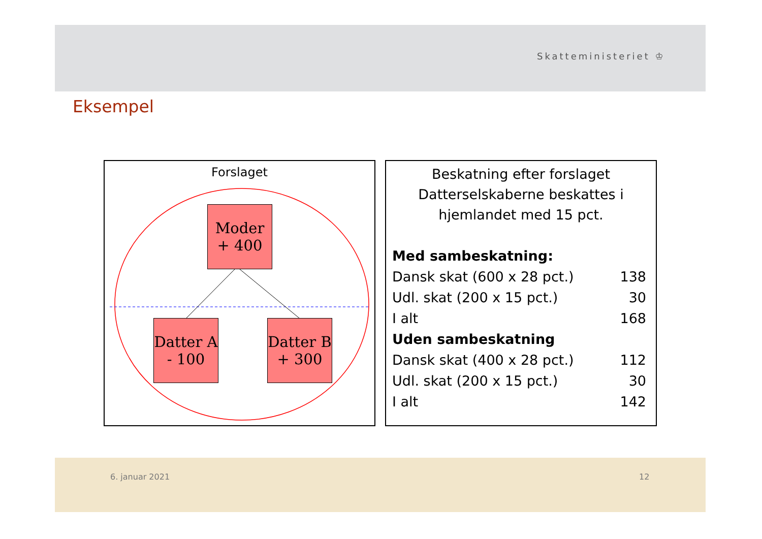Skatteministeriet ♔
Eksempel
Forslaget
Moder
+ 400
Datter A
- 100
Datter B
+ 300
Beskatning efter forslaget
Datterselskaberne beskattes i hjemlandet med 15 pct.
| Med sambeskatning: | |
| Dansk skat (600 x 28 pct.) | 138 |
| Udl. skat (200 x 15 pct.) | 30 |
| I alt | 168 |
| Uden sambeskatning | |
| Dansk skat (400 x 28 pct.) | 112 |
| Udl. skat (200 x 15 pct.) | 30 |
| I alt | 142 |
6. januar 2021 12